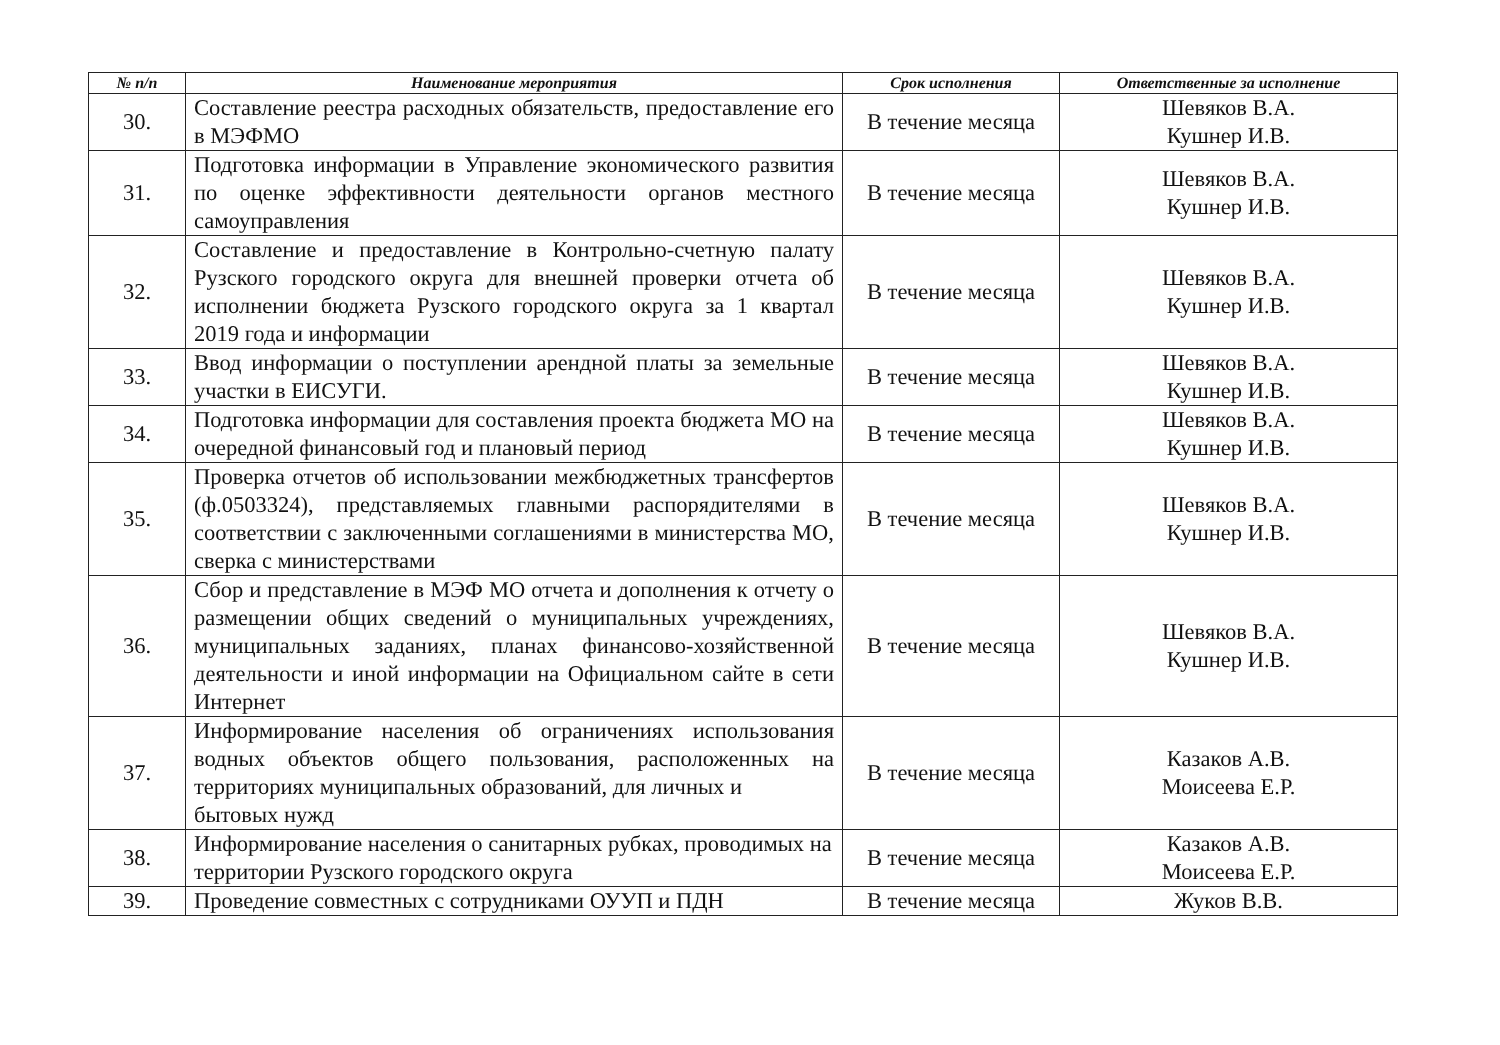| № п/п | Наименование мероприятия | Срок исполнения | Ответственные за исполнение |
| --- | --- | --- | --- |
| 30. | Составление реестра расходных обязательств, предоставление его в МЭФМО | В течение месяца | Шевяков В.А. Кушнер И.В. |
| 31. | Подготовка информации в Управление экономического развития по оценке эффективности деятельности органов местного самоуправления | В течение месяца | Шевяков В.А. Кушнер И.В. |
| 32. | Составление и предоставление в Контрольно-счетную палату Рузского городского округа для внешней проверки отчета об исполнении бюджета Рузского городского округа за 1 квартал 2019 года и информации | В течение месяца | Шевяков В.А. Кушнер И.В. |
| 33. | Ввод информации о поступлении арендной платы за земельные участки в ЕИСУГИ. | В течение месяца | Шевяков В.А. Кушнер И.В. |
| 34. | Подготовка информации для составления проекта бюджета МО на очередной финансовый год и плановый период | В течение месяца | Шевяков В.А. Кушнер И.В. |
| 35. | Проверка отчетов об использовании межбюджетных трансфертов (ф.0503324), представляемых главными распорядителями в соответствии с заключенными соглашениями в министерства МО, сверка с министерствами | В течение месяца | Шевяков В.А. Кушнер И.В. |
| 36. | Сбор и представление в МЭФ МО отчета и дополнения к отчету о размещении общих сведений о муниципальных учреждениях, муниципальных заданиях, планах финансово-хозяйственной деятельности и иной информации на Официальном сайте в сети Интернет | В течение месяца | Шевяков В.А. Кушнер И.В. |
| 37. | Информирование населения об ограничениях использования водных объектов общего пользования, расположенных на территориях муниципальных образований, для личных и бытовых нужд | В течение месяца | Казаков А.В. Моисеева Е.Р. |
| 38. | Информирование населения о санитарных рубках, проводимых на территории Рузского городского округа | В течение месяца | Казаков А.В. Моисеева Е.Р. |
| 39. | Проведение совместных с сотрудниками ОУУП и ПДН | В течение месяца | Жуков В.В. |